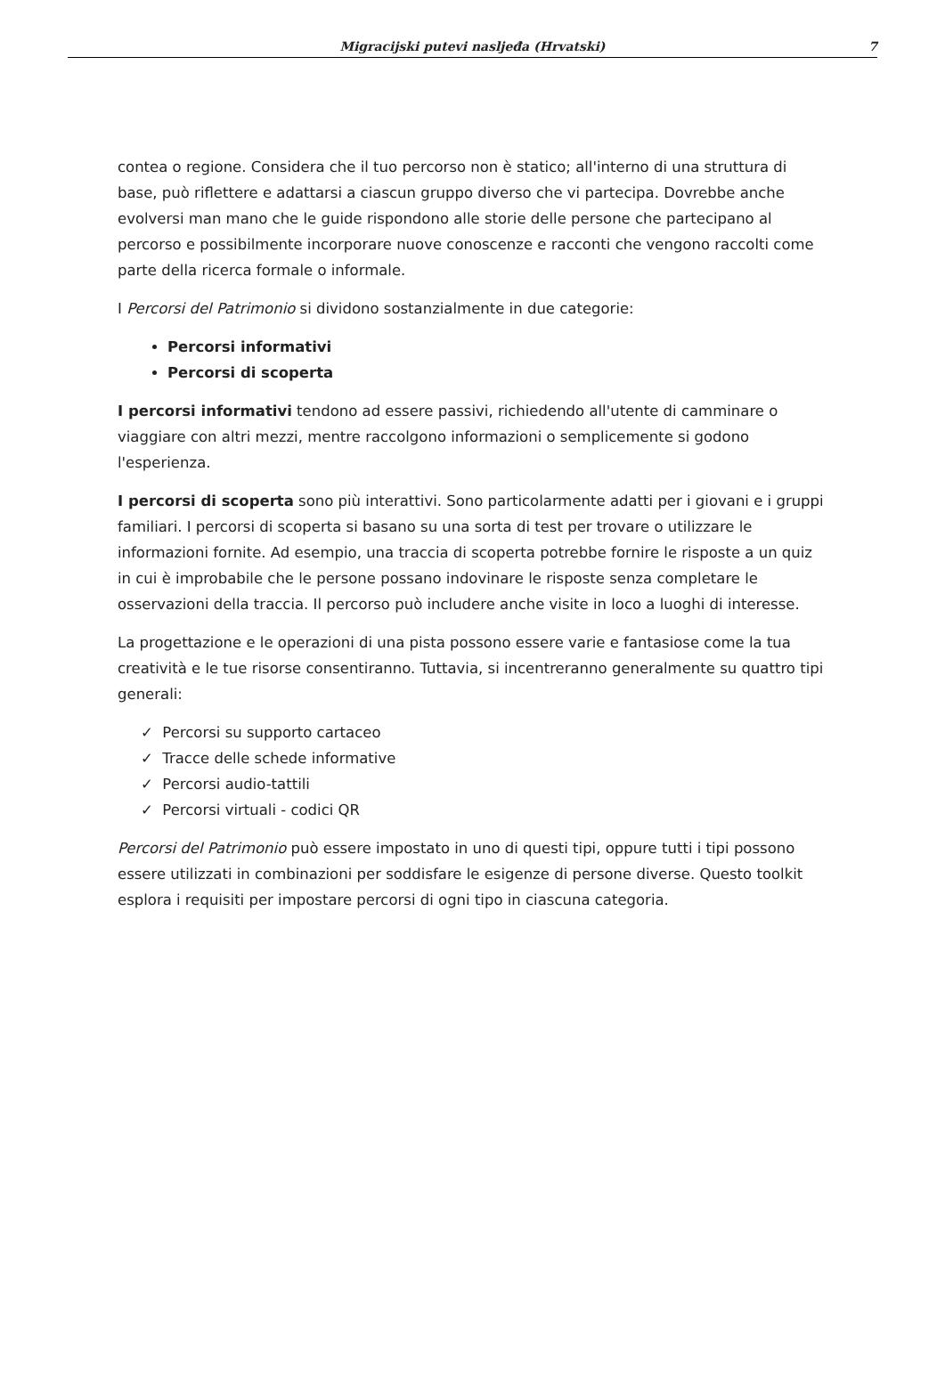Migracijski putevi nasljeđa (Hrvatski) 7
contea o regione. Considera che il tuo percorso non è statico; all'interno di una struttura di base, può riflettere e adattarsi a ciascun gruppo diverso che vi partecipa. Dovrebbe anche evolversi man mano che le guide rispondono alle storie delle persone che partecipano al percorso e possibilmente incorporare nuove conoscenze e racconti che vengono raccolti come parte della ricerca formale o informale.
I Percorsi del Patrimonio si dividono sostanzialmente in due categorie:
Percorsi informativi
Percorsi di scoperta
I percorsi informativi tendono ad essere passivi, richiedendo all'utente di camminare o viaggiare con altri mezzi, mentre raccolgono informazioni o semplicemente si godono l'esperienza.
I percorsi di scoperta sono più interattivi. Sono particolarmente adatti per i giovani e i gruppi familiari. I percorsi di scoperta si basano su una sorta di test per trovare o utilizzare le informazioni fornite. Ad esempio, una traccia di scoperta potrebbe fornire le risposte a un quiz in cui è improbabile che le persone possano indovinare le risposte senza completare le osservazioni della traccia. Il percorso può includere anche visite in loco a luoghi di interesse.
La progettazione e le operazioni di una pista possono essere varie e fantasiose come la tua creatività e le tue risorse consentiranno. Tuttavia, si incentreranno generalmente su quattro tipi generali:
✓ Percorsi su supporto cartaceo
✓ Tracce delle schede informative
✓ Percorsi audio-tattili
✓ Percorsi virtuali - codici QR
Percorsi del Patrimonio può essere impostato in uno di questi tipi, oppure tutti i tipi possono essere utilizzati in combinazioni per soddisfare le esigenze di persone diverse. Questo toolkit esplora i requisiti per impostare percorsi di ogni tipo in ciascuna categoria.